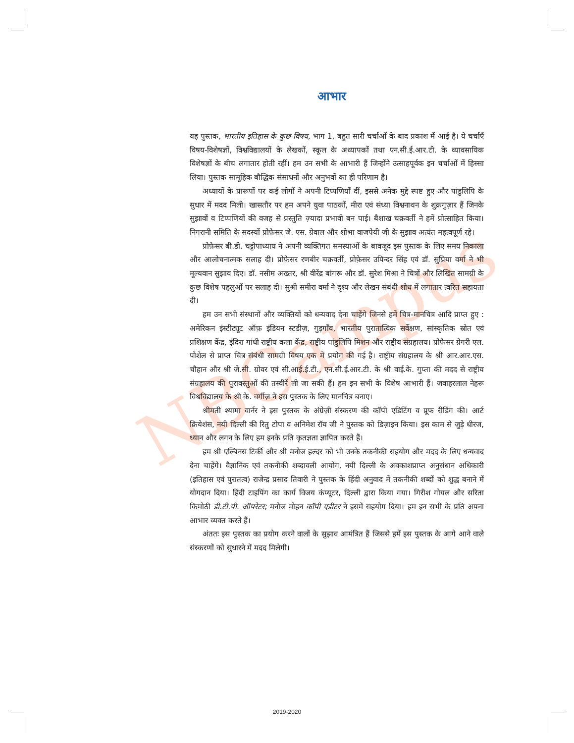NBCampus
आभार
यह पुस्तक, भारतीय इतिहास के कुछ विषय, भाग 1, बहुत सारी चर्चाओं के बाद प्रकाश में आई है। ये चर्चाएँ विषय-विशेषज्ञों, विश्वविद्यालयों के लेखकों, स्कूल के अध्यापकों तथा एन.सी.ई.आर.टी. के व्यावसायिक विशेषज्ञों के बीच लगातार होती रहीं। हम उन सभी के आभारी हैं जिन्होंने उत्साहपूर्वक इन चर्चाओं में हिस्सा लिया। पुस्तक सामूहिक बौद्धिक संसाधनों और अनुभवों का ही परिणाम है।
अध्यायों के प्रारूपों पर कई लोगों ने अपनी टिप्पणियाँ दीं, इससे अनेक मुद्दे स्पष्ट हुए और पांडुलिपि के सुधार में मदद मिली। खासतौर पर हम अपने युवा पाठकों, मीरा एवं संध्या विश्वनाथन के शुक्रगुज़ार हैं जिनके सुझावों व टिप्पणियों की वजह से प्रस्तुति ज़्यादा प्रभावी बन पाई। बैशाख चक्रवर्ती ने हमें प्रोत्साहित किया। निगरानी समिति के सदस्यों प्रोफ़ेसर जे. एस. ग्रेवाल और शोभा वाजपेयी जी के सुझाव अत्यंत महत्वपूर्ण रहे।
प्रोफ़ेसर बी.डी. चट्टोपाध्याय ने अपनी व्यक्तिगत समस्याओं के बावजूद इस पुस्तक के लिए समय निकाला और आलोचनात्मक सलाह दी। प्रोफ़ेसर रणबीर चक्रवर्ती, प्रोफ़ेसर उपिन्दर सिंह एवं डॉ. सुप्रिया वर्मा ने भी मूल्यवान सुझाव दिए। डॉ. नसीम अख्तर, श्री वीरेंद्र बांगरू और डॉ. सुरेश मिश्रा ने चित्रों और लिखित सामग्री के कुछ विशेष पहलुओं पर सलाह दी। सुश्री समीरा वर्मा ने दृश्य और लेखन संबंधी शोध में लगातार त्वरित सहायता दी।
हम उन सभी संस्थानों और व्यक्तियों को धन्यवाद देना चाहेंगे जिनसे हमें चित्र-मानचित्र आदि प्राप्त हुए : अमेरिकन इंस्टीट्यूट ऑफ़ इंडियन स्टडीज़, गुड़गाँव, भारतीय पुरातात्विक सर्वेक्षण, सांस्कृतिक स्रोत एवं प्रशिक्षण केंद्र, इंदिरा गांधी राष्ट्रीय कला केंद्र, राष्ट्रीय पांडुलिपि मिशन और राष्ट्रीय संग्रहालय। प्रोफ़ेसर ग्रेगरी एल. पोशेल से प्राप्त चित्र संबंधी सामग्री विषय एक में प्रयोग की गई है। राष्ट्रीय संग्रहालय के श्री आर.आर.एस. चौहान और श्री जे.सी. ग्रोवर एवं सी.आई.ई.टी., एन.सी.ई.आर.टी. के श्री वाई.के. गुप्ता की मदद से राष्ट्रीय संग्रहालय की पुरावस्तुओं की तस्वीरें ली जा सकी हैं। हम इन सभी के विशेष आभारी हैं। जवाहरलाल नेहरू विश्वविद्यालय के श्री के. वर्गीज़ ने इस पुस्तक के लिए मानचित्र बनाए।
श्रीमती श्यामा वार्नर ने इस पुस्तक के अंग्रेज़ी संस्करण की कॉपी एडिटिंग व प्रूफ रीडिंग की। आर्ट क्रियेशंस, नयी दिल्ली की रितु टोपा व अनिमेश रॉय जी ने पुस्तक को डिज़ाइन किया। इस काम से जुड़े धीरज, ध्यान और लगन के लिए हम इनके प्रति कृतज्ञता ज्ञापित करते हैं।
हम श्री एल्बिनस टिर्की और श्री मनोज हल्दर को भी उनके तकनीकी सहयोग और मदद के लिए धन्यवाद देना चाहेंगे। वैज्ञानिक एवं तकनीकी शब्दावली आयोग, नयी दिल्ली के अवकाशप्राप्त अनुसंधान अधिकारी (इतिहास एवं पुरातत्व) राजेन्द्र प्रसाद तिवारी ने पुस्तक के हिंदी अनुवाद में तकनीकी शब्दों को शुद्ध बनाने में योगदान दिया। हिंदी टाइपिंग का कार्य विजय कंप्यूटर, दिल्ली द्वारा किया गया। गिरीश गोयल और सरिता किमोठी डी.टी.पी. ऑपरेटर; मनोज मोहन कॉपी एडीटर ने इसमें सहयोग दिया। हम इन सभी के प्रति अपना आभार व्यक्त करते हैं।
अंततः इस पुस्तक का प्रयोग करने वालों के सुझाव आमंत्रित हैं जिससे हमें इस पुस्तक के आगे आने वाले संस्करणों को सुधारने में मदद मिलेगी।
2019-2020